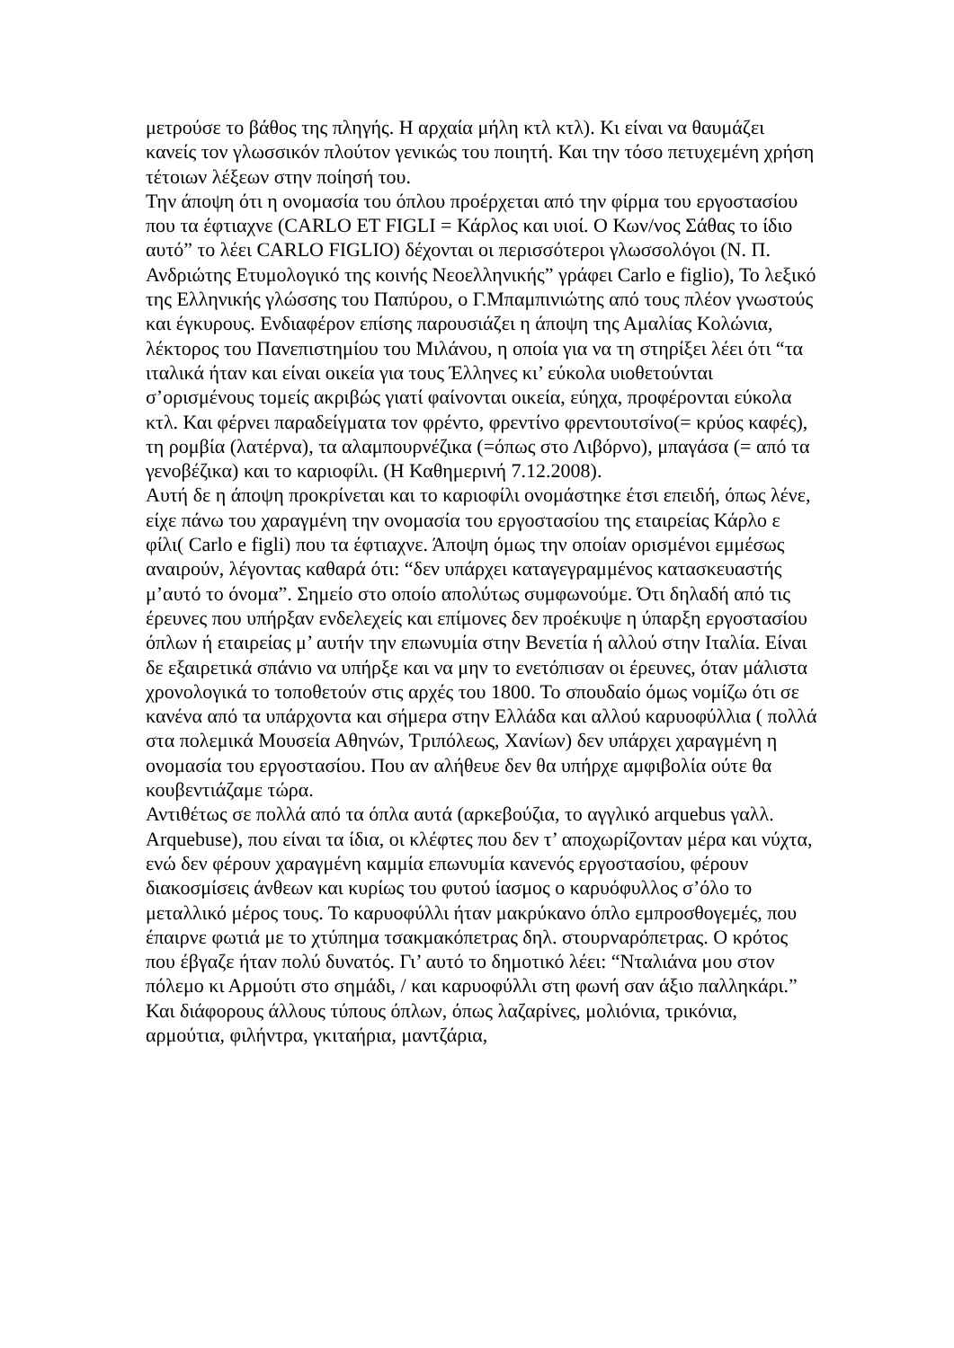μετρούσε το βάθος της πληγής. Η αρχαία μήλη κτλ κτλ). Κι είναι να θαυμάζει κανείς τον γλωσσικόν πλούτον γενικώς του ποιητή. Και την τόσο πετυχεμένη χρήση τέτοιων λέξεων στην ποίησή του.
Την άποψη ότι η ονομασία του όπλου προέρχεται από την φίρμα του εργοστασίου που τα έφτιαχνε (CARLO ET FIGLI = Κάρλος και υιοί. Ο Κων/νος Σάθας το ίδιο αυτό” το λέει CARLO FIGLIO) δέχονται οι περισσότεροι γλωσσολόγοι (Ν. Π. Ανδριώτης Ετυμολογικό της κοινής Νεοελληνικής” γράφει Carlo e figlio), Το λεξικό της Ελληνικής γλώσσης του Παπύρου, ο Γ.Μπαμπινιώτης από τους πλέον γνωστούς και έγκυρους. Ενδιαφέρον επίσης παρουσιάζει η άποψη της Αμαλίας Κολώνια, λέκτορος του Πανεπιστημίου του Μιλάνου, η οποία για να τη στηρίξει λέει ότι “τα ιταλικά ήταν και είναι οικεία για τους Έλληνες κι’ εύκολα υιοθετούνται σ’ορισμένους τομείς ακριβώς γιατί φαίνονται οικεία, εύηχα, προφέρονται εύκολα κτλ. Και φέρνει παραδείγματα τον φρέντο, φρεντίνο φρεντουτσίνο(= κρύος καφές), τη ρομβία (λατέρνα), τα αλαμπουρνέζικα (=όπως στο Λιβόρνο), μπαγάσα (= από τα γενοβέζικα) και το καριοφίλι. (Η Καθημερινή 7.12.2008).
Αυτή δε η άποψη προκρίνεται και το καριοφίλι ονομάστηκε έτσι επειδή, όπως λένε, είχε πάνω του χαραγμένη την ονομασία του εργοστασίου της εταιρείας Κάρλο ε φίλι( Carlo e figli) που τα έφτιαχνε. Άποψη όμως την οποίαν ορισμένοι εμμέσως αναιρούν, λέγοντας καθαρά ότι: “δεν υπάρχει καταγεγραμμένος κατασκευαστής μ’αυτό το όνομα”. Σημείο στο οποίο απολύτως συμφωνούμε. Ότι δηλαδή από τις έρευνες που υπήρξαν ενδελεχείς και επίμονες δεν προέκυψε η ύπαρξη εργοστασίου όπλων ή εταιρείας μ’ αυτήν την επωνυμία στην Βενετία ή αλλού στην Ιταλία. Είναι δε εξαιρετικά σπάνιο να υπήρξε και να μην το ενετόπισαν οι έρευνες, όταν μάλιστα χρονολογικά το τοποθετούν στις αρχές του 1800. Το σπουδαίο όμως νομίζω ότι σε κανένα από τα υπάρχοντα και σήμερα στην Ελλάδα και αλλού καρυοφύλλια ( πολλά στα πολεμικά Μουσεία Αθηνών, Τριπόλεως, Χανίων) δεν υπάρχει χαραγμένη η ονομασία του εργοστασίου. Που αν αλήθευε δεν θα υπήρχε αμφιβολία ούτε θα κουβεντιάζαμε τώρα.
Αντιθέτως σε πολλά από τα όπλα αυτά (αρκεβούζια, το αγγλικό arquebus γαλλ. Arquebuse), που είναι τα ίδια, οι κλέφτες που δεν τ’ αποχωρίζονταν μέρα και νύχτα, ενώ δεν φέρουν χαραγμένη καμμία επωνυμία κανενός εργοστασίου, φέρουν διακοσμίσεις άνθεων και κυρίως του φυτού ίασμος ο καρυόφυλλος σ’όλο το μεταλλικό μέρος τους. Το καρυοφύλλι ήταν μακρύκανο όπλο εμπροσθογεμές, που έπαιρνε φωτιά με το χτύπημα τσακμακόπετρας δηλ. στουρναρόπετρας. Ο κρότος που έβγαζε ήταν πολύ δυνατός. Γι’ αυτό το δημοτικό λέει: “Νταλιάνα μου στον πόλεμο κι Αρμούτι στο σημάδι, / και καρυοφύλλι στη φωνή σαν άξιο παλληκάρι.” Και διάφορους άλλους τύπους όπλων, όπως λαζαρίνες, μολιόνια, τρικόνια, αρμούτια, φιλήντρα, γκιταήρια, μαντζάρια,